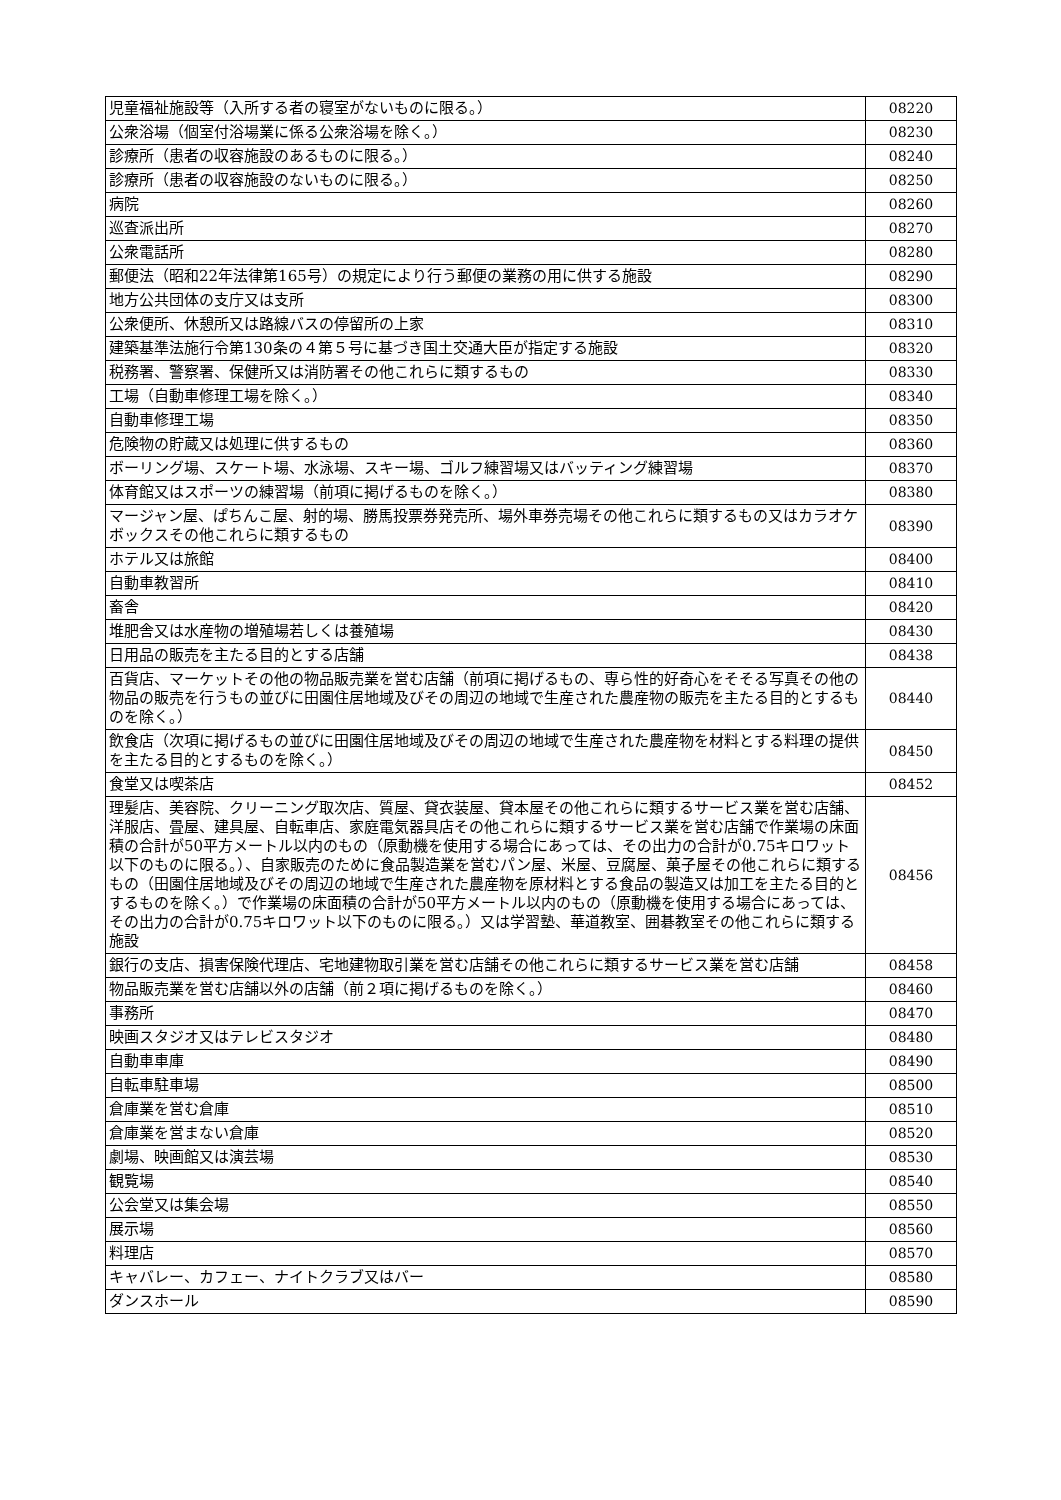| 児童福祉施設等（入所する者の寝室がないものに限る。） | 08220 |
| 公衆浴場（個室付浴場業に係る公衆浴場を除く。） | 08230 |
| 診療所（患者の収容施設のあるものに限る。） | 08240 |
| 診療所（患者の収容施設のないものに限る。） | 08250 |
| 病院 | 08260 |
| 巡査派出所 | 08270 |
| 公衆電話所 | 08280 |
| 郵便法（昭和22年法律第165号）の規定により行う郵便の業務の用に供する施設 | 08290 |
| 地方公共団体の支庁又は支所 | 08300 |
| 公衆便所、休憩所又は路線バスの停留所の上家 | 08310 |
| 建築基準法施行令第130条の４第５号に基づき国土交通大臣が指定する施設 | 08320 |
| 税務署、警察署、保健所又は消防署その他これらに類するもの | 08330 |
| 工場（自動車修理工場を除く。） | 08340 |
| 自動車修理工場 | 08350 |
| 危険物の貯蔵又は処理に供するもの | 08360 |
| ボーリング場、スケート場、水泳場、スキー場、ゴルフ練習場又はバッティング練習場 | 08370 |
| 体育館又はスポーツの練習場（前項に掲げるものを除く。） | 08380 |
| マージャン屋、ぱちんこ屋、射的場、勝馬投票券発売所、場外車券売場その他これらに類するもの又はカラオケボックスその他これらに類するもの | 08390 |
| ホテル又は旅館 | 08400 |
| 自動車教習所 | 08410 |
| 畜舎 | 08420 |
| 堆肥舎又は水産物の増殖場若しくは養殖場 | 08430 |
| 日用品の販売を主たる目的とする店舗 | 08438 |
| 百貨店、マーケットその他の物品販売業を営む店舗（前項に掲げるもの、専ら性的好奇心をそそる写真その他の物品の販売を行うもの並びに田園住居地域及びその周辺の地域で生産された農産物の販売を主たる目的とするものを除く。） | 08440 |
| 飲食店（次項に掲げるもの並びに田園住居地域及びその周辺の地域で生産された農産物を材料とする料理の提供を主たる目的とするものを除く。） | 08450 |
| 食堂又は喫茶店 | 08452 |
| 理髪店、美容院、クリーニング取次店、質屋、貸衣装屋、貸本屋その他これらに類するサービス業を営む店舗、洋服店、畳屋、建具屋、自転車店、家庭電気器具店その他これらに類するサービス業を営む店舗で作業場の床面積の合計が50平方メートル以内のもの（原動機を使用する場合にあっては、その出力の合計が0.75キロワット以下のものに限る。）、自家販売のために食品製造業を営むパン屋、米屋、豆腐屋、菓子屋その他これらに類するもの（田園住居地域及びその周辺の地域で生産された農産物を原材料とする食品の製造又は加工を主たる目的とするものを除く。）で作業場の床面積の合計が50平方メートル以内のもの（原動機を使用する場合にあっては、その出力の合計が0.75キロワット以下のものに限る。）又は学習塾、華道教室、囲碁教室その他これらに類する施設 | 08456 |
| 銀行の支店、損害保険代理店、宅地建物取引業を営む店舗その他これらに類するサービス業を営む店舗 | 08458 |
| 物品販売業を営む店舗以外の店舗（前２項に掲げるものを除く。） | 08460 |
| 事務所 | 08470 |
| 映画スタジオ又はテレビスタジオ | 08480 |
| 自動車車庫 | 08490 |
| 自転車駐車場 | 08500 |
| 倉庫業を営む倉庫 | 08510 |
| 倉庫業を営まない倉庫 | 08520 |
| 劇場、映画館又は演芸場 | 08530 |
| 観覧場 | 08540 |
| 公会堂又は集会場 | 08550 |
| 展示場 | 08560 |
| 料理店 | 08570 |
| キャバレー、カフェー、ナイトクラブ又はバー | 08580 |
| ダンスホール | 08590 |